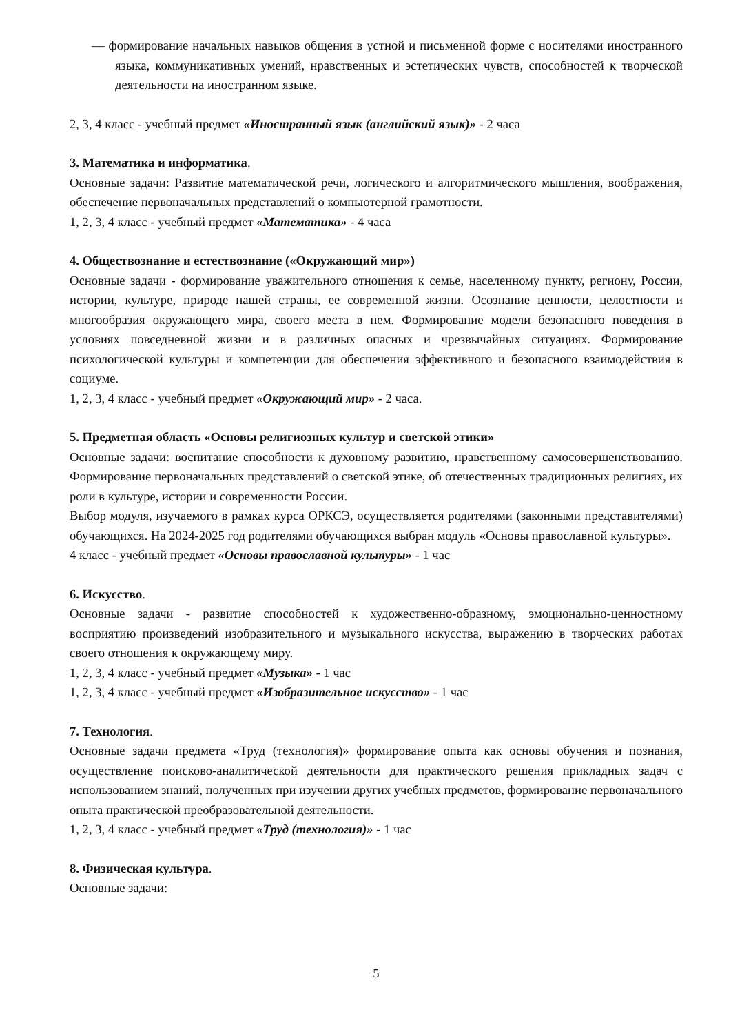— формирование начальных навыков общения в устной и письменной форме с носителями иностранного языка, коммуникативных умений, нравственных и эстетических чувств, способностей к творческой деятельности на иностранном языке.
2, 3, 4 класс - учебный предмет «Иностранный язык (английский язык)» - 2 часа
3. Математика и информатика.
Основные задачи: Развитие математической речи, логического и алгоритмического мышления, воображения, обеспечение первоначальных представлений о компьютерной грамотности.
1, 2, 3, 4 класс - учебный предмет «Математика» - 4 часа
4. Обществознание и естествознание («Окружающий мир»)
Основные задачи - формирование уважительного отношения к семье, населенному пункту, региону, России, истории, культуре, природе нашей страны, ее современной жизни. Осознание ценности, целостности и многообразия окружающего мира, своего места в нем. Формирование модели безопасного поведения в условиях повседневной жизни и в различных опасных и чрезвычайных ситуациях. Формирование психологической культуры и компетенции для обеспечения эффективного и безопасного взаимодействия в социуме.
1, 2, 3, 4 класс - учебный предмет «Окружающий мир» - 2 часа.
5. Предметная область «Основы религиозных культур и светской этики»
Основные задачи: воспитание способности к духовному развитию, нравственному самосовершенствованию. Формирование первоначальных представлений о светской этике, об отечественных традиционных религиях, их роли в культуре, истории и современности России.
Выбор модуля, изучаемого в рамках курса ОРКСЭ, осуществляется родителями (законными представителями) обучающихся. На 2024-2025 год родителями обучающихся выбран модуль «Основы православной культуры».
4 класс - учебный предмет «Основы православной культуры» - 1 час
6. Искусство.
Основные задачи - развитие способностей к художественно-образному, эмоционально-ценностному восприятию произведений изобразительного и музыкального искусства, выражению в творческих работах своего отношения к окружающему миру.
1, 2, 3, 4 класс - учебный предмет «Музыка» - 1 час
1, 2, 3, 4 класс - учебный предмет «Изобразительное искусство» - 1 час
7. Технология.
Основные задачи предмета «Труд (технология)» формирование опыта как основы обучения и познания, осуществление поисково-аналитической деятельности для практического решения прикладных задач с использованием знаний, полученных при изучении других учебных предметов, формирование первоначального опыта практической преобразовательной деятельности.
1, 2, 3, 4 класс - учебный предмет «Труд (технология)» - 1 час
8. Физическая культура.
Основные задачи:
5